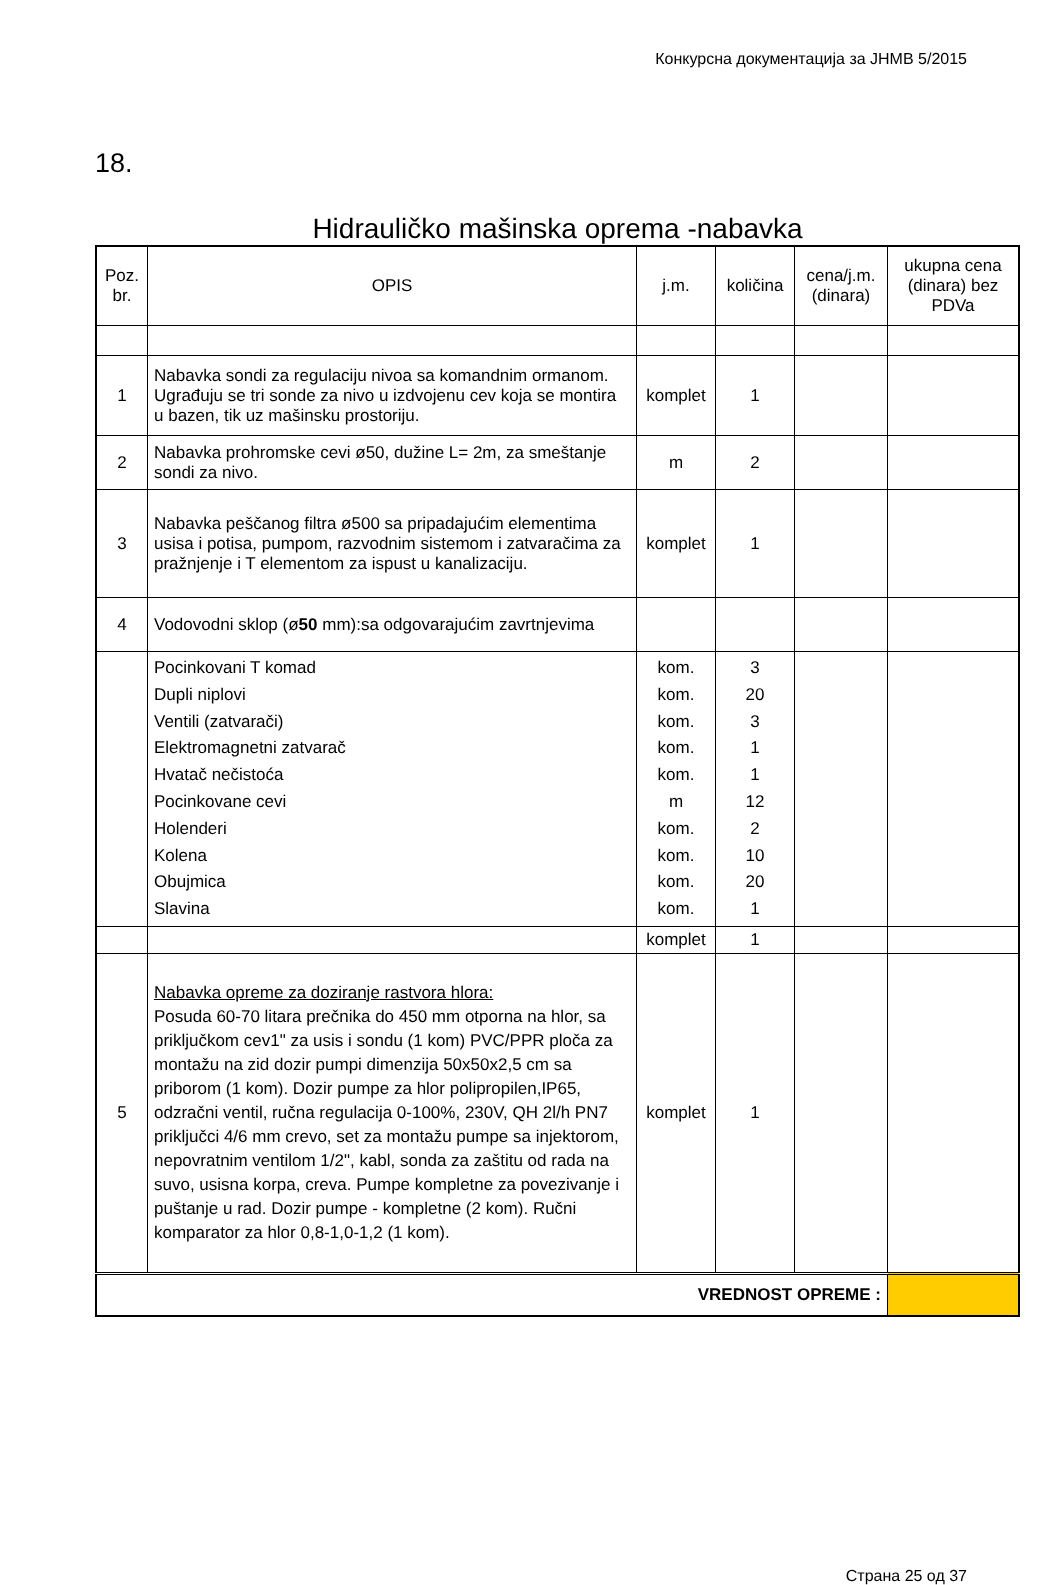Конкурсна документација за ЈНМВ 5/2015
18.
Hidrauličko mašinska oprema -nabavka
| Poz. br. | OPIS | j.m. | količina | cena/j.m. (dinara) | ukupna cena (dinara) bez PDVa |
| --- | --- | --- | --- | --- | --- |
| 1 | Nabavka sondi za regulaciju nivoa sa komandnim ormanom. Ugrađuju se tri sonde za nivo u izdvojenu cev koja se montira u bazen, tik uz mašinsku prostoriju. | komplet | 1 | | |
| 2 | Nabavka prohromske cevi ø50, dužine L= 2m, za smeštanje sondi za nivo. | m | 2 | | |
| 3 | Nabavka peščanog filtra ø500 sa pripadajućim elementima usisa i potisa, pumpom, razvodnim sistemom i zatvaračima za pražnjenje i T elementom za ispust u kanalizaciju. | komplet | 1 | | |
| 4 | Vodovodni sklop (ø 50 mm):sa odgovarajućim zavrtnjevima | | | | |
| | Pocinkovani T komad Dupli niplovi Ventili (zatvarači) Elektromagnetni zatvarač Hvatač nečistoća Pocinkovane cevi Holenderi Kolena Obujmica Slavina | kom. kom. kom. kom. kom. m kom. kom. kom. kom. | 3 20 3 1 1 12 2 10 20 1 | | |
| | | komplet | 1 | | |
| 5 | Nabavka opreme za doziranje rastvora hlora: Posuda 60-70 litara prečnika do 450 mm otporna na hlor, sa priključkom cev1" za usis i sondu (1 kom) PVC/PPR ploča za montažu na zid dozir pumpi dimenzija 50x50x2,5 cm sa priborom (1 kom). Dozir pumpe za hlor polipropilen,IP65, odzračni ventil, ručna regulacija 0-100%, 230V, QH 2l/h PN7 priključci 4/6 mm crevo, set za montažu pumpe sa injektorom, nepovratnim ventilom 1/2", kabl, sonda za zaštitu od rada na suvo, usisna korpa, creva. Pumpe kompletne za povezivanje i puštanje u rad. Dozir pumpe - kompletne (2 kom). Ručni komparator za hlor 0,8-1,0-1,2 (1 kom). | komplet | 1 | | |
| VREDNOST OPREME : | | | | | |
Страна 25 од 37